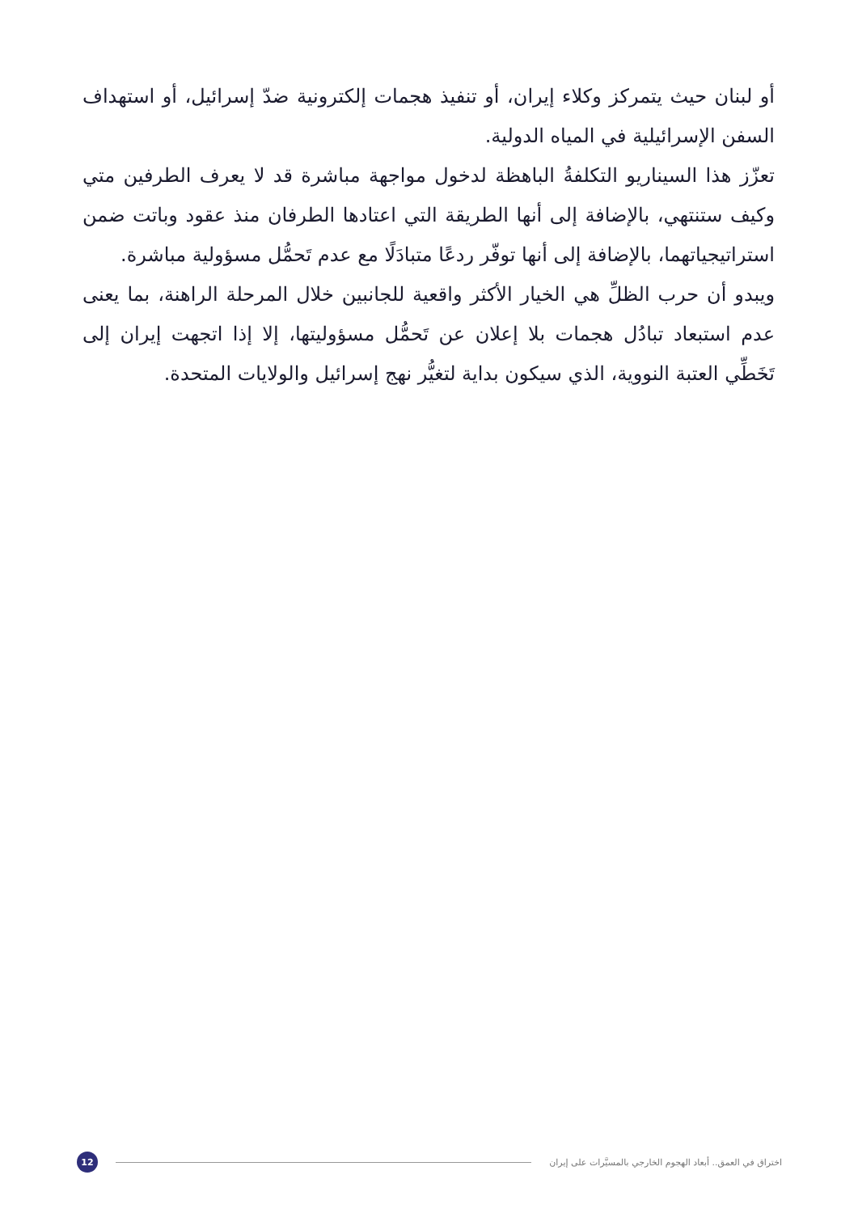أو لبنان حيث يتمركز وكلاء إيران، أو تنفيذ هجمات إلكترونية ضدّ إسرائيل، أو استهداف السفن الإسرائيلية في المياه الدولية.
تعزّز هذا السيناريو التكلفةُ الباهظة لدخول مواجهة مباشرة قد لا يعرف الطرفين متي وكيف ستنتهي، بالإضافة إلى أنها الطريقة التي اعتادها الطرفان منذ عقود وباتت ضمن استراتيجياتهما، بالإضافة إلى أنها توفّر ردعًا متبادَلًا مع عدم تَحمُّل مسؤولية مباشرة.
ويبدو أن حرب الظلِّ هي الخيار الأكثر واقعية للجانبين خلال المرحلة الراهنة، بما يعنى عدم استبعاد تبادُل هجمات بلا إعلان عن تَحمُّل مسؤوليتها، إلا إذا اتجهت إيران إلى تَخَطِّي العتبة النووية، الذي سيكون بداية لتغيُّر نهج إسرائيل والولايات المتحدة.
اختراق في العمق.. أبعاد الهجوم الخارجي بالمسيَّرات على إيران
12